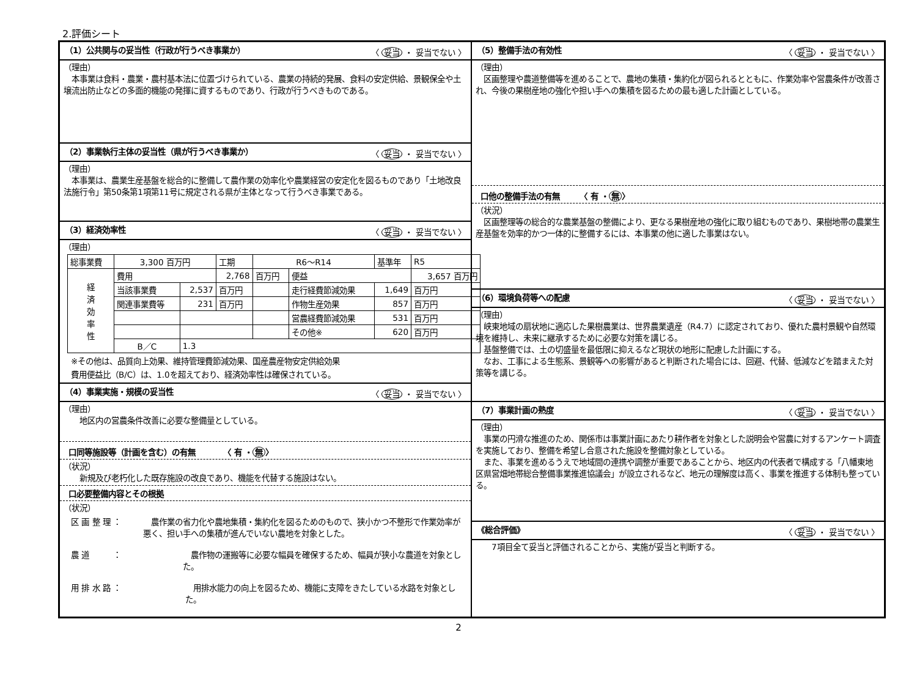2.評価シート
（1）公共関与の妥当性（行政が行うべき事業か） 〈 妥当 ・ 妥当でない 〉
（理由）
　本事業は食料・農業・農村基本法に位置づけられている、農業の持続的発展、食料の安定供給、景観保全や土壌流出防止などの多面的機能の発揮に資するものであり、行政が行うべきものである。
（2）事業執行主体の妥当性（県が行うべき事業か） 〈 妥当 ・ 妥当でない 〉
（理由）
　本事業は、農業生産基盤を総合的に整備して農作業の効率化や農業経営の安定化を図るものであり「土地改良法施行令」第50条第1項第11号に規定される県が主体となって行うべき事業である。
（3）経済効率性 〈 妥当 ・ 妥当でない 〉
（理由）
| 総事業費 | 3,300 百万円 | | 工期 | R6～R14 | | 基準年 | R5 |
| 経 済 効 率 性 | 費用 | | 2,768 | 百万円 | 便益 | | 3,657 百万円 |
| | 当該事業費 | 2,537 | 百万円 | | 走行経費節減効果 | 1,649 | 百万円 |
| | 関連事業費等 | 231 | 百万円 | | 作物生産効果 | 857 | 百万円 |
| | | | | | 営農経費節減効果 | 531 | 百万円 |
| | | | | | その他※ | 620 | 百万円 |
| | B／C | 1.3 | | | | | |
※その他は、品質向上効果、維持管理費節減効果、国産農産物安定供給効果
費用便益比（B/C）は、1.0を超えており、経済効率性は確保されている。
（4）事業実施・規模の妥当性 〈 妥当 ・ 妥当でない 〉
（理由）
　　地区内の営農条件改善に必要な整備量としている。
口同等施設等（計画を含む）の有無　　　　〈 有 ・ 無 〉
（状況）
　　新規及び老朽化した既存施設の改良であり、機能を代替する施設はない。
口必要整備内容とその根拠
（状況）
区 画 整 理 ： 　農作業の省力化や農地集積・集約化を図るためのもので、狭小かつ不整形で作業効率が悪く、担い手への集積が進んでいない農地を対象とした。
農 道　　　： 　農作物の運搬等に必要な幅員を確保するため、幅員が狭小な農道を対象とした。
用 排 水 路 ： 　用排水能力の向上を図るため、機能に支障をきたしている水路を対象とした。
（5）整備手法の有効性 〈 妥当 ・ 妥当でない 〉
（理由）
　区画整理や農道整備等を進めることで、農地の集積・集約化が図られるとともに、作業効率や営農条件が改善され、今後の果樹産地の強化や担い手への集積を図るための最も適した計画としている。
口他の整備手法の有無　　　〈 有 ・ 無 〉
（状況）
　区画整理等の総合的な農業基盤の整備により、更なる果樹産地の強化に取り組むものであり、果樹地帯の農業生産基盤を効率的かつ一体的に整備するには、本事業の他に適した事業はない。
（6）環境負荷等への配慮 〈 妥当 ・ 妥当でない 〉
（理由）
　峡東地域の扇状地に適応した果樹農業は、世界農業遺産（R4.7）に認定されており、優れた農村景観や自然環境を維持し、未来に継承するために必要な対策を講じる。
　基盤整備では、土の切盛量を最低限に抑えるなど現状の地形に配慮した計画にする。
　なお、工事による生態系、景観等への影響があると判断された場合には、回避、代替、低減などを踏まえた対策等を講じる。
（7）事業計画の熟度 〈 妥当 ・ 妥当でない 〉
（理由）
　事業の円滑な推進のため、関係市は事業計画にあたり耕作者を対象とした説明会や営農に対するアンケート調査を実施しており、整備を希望し合意された施設を整備対象としている。
　また、事業を進めるうえで地域間の連携や調整が重要であることから、地区内の代表者で構成する「八幡東地区県営畑地帯総合整備事業推進協議会」が設立されるなど、地元の理解度は高く、事業を推進する体制も整っている。
《総合評価》 〈 妥当 ・ 妥当でない 〉
　　7項目全て妥当と評価されることから、実施が妥当と判断する。
2